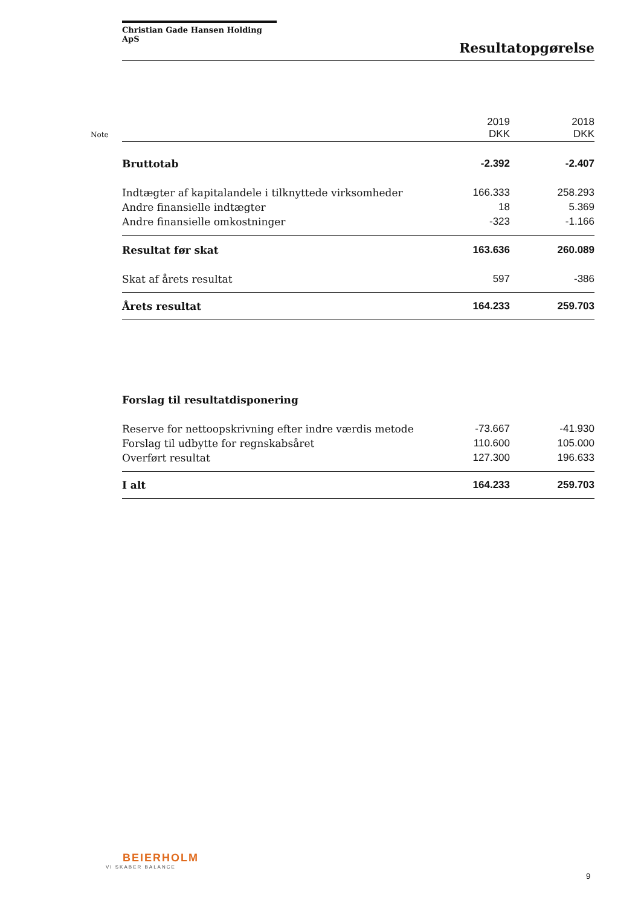Christian Gade Hansen Holding ApS
Resultatopgørelse
| Note | | 2019 DKK | 2018 DKK |
| | Bruttotab | -2.392 | -2.407 |
| | Indtægter af kapitalandele i tilknyttede virksomheder | 166.333 | 258.293 |
| | Andre finansielle indtægter | 18 | 5.369 |
| | Andre finansielle omkostninger | -323 | -1.166 |
| | Resultat før skat | 163.636 | 260.089 |
| | Skat af årets resultat | 597 | -386 |
| | Årets resultat | 164.233 | 259.703 |
| | Forslag til resultatdisponering | | |
| | Reserve for nettoopskrivning efter indre værdis metode | -73.667 | -41.930 |
| | Forslag til udbytte for regnskabsåret | 110.600 | 105.000 |
| | Overført resultat | 127.300 | 196.633 |
| | I alt | 164.233 | 259.703 |
BEIERHOLM
VI SKABER BALANCE
9